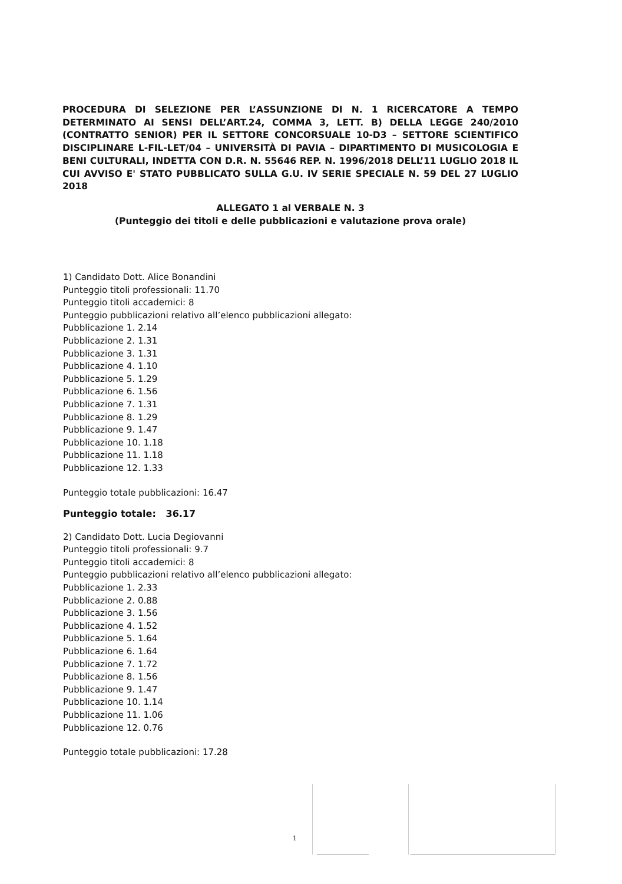PROCEDURA DI SELEZIONE PER L’ASSUNZIONE DI N. 1 RICERCATORE A TEMPO DETERMINATO AI SENSI DELL’ART.24, COMMA 3, LETT. B) DELLA LEGGE 240/2010 (CONTRATTO SENIOR) PER IL SETTORE CONCORSUALE 10-D3 – SETTORE SCIENTIFICO DISCIPLINARE L-FIL-LET/04 – UNIVERSITÀ DI PAVIA – DIPARTIMENTO DI MUSICOLOGIA E BENI CULTURALI, INDETTA CON D.R. N. 55646 REP. N. 1996/2018 DELL’11 LUGLIO 2018 IL CUI AVVISO E' STATO PUBBLICATO SULLA G.U. IV SERIE SPECIALE N. 59 DEL 27 LUGLIO 2018
ALLEGATO 1 al VERBALE N. 3
(Punteggio dei titoli e delle pubblicazioni e valutazione prova orale)
1) Candidato Dott. Alice Bonandini
Punteggio titoli professionali: 11.70
Punteggio titoli accademici: 8
Punteggio pubblicazioni relativo all’elenco pubblicazioni allegato:
Pubblicazione 1. 2.14
Pubblicazione 2. 1.31
Pubblicazione 3. 1.31
Pubblicazione 4. 1.10
Pubblicazione 5. 1.29
Pubblicazione 6. 1.56
Pubblicazione 7. 1.31
Pubblicazione 8. 1.29
Pubblicazione 9. 1.47
Pubblicazione 10. 1.18
Pubblicazione 11. 1.18
Pubblicazione 12. 1.33
Punteggio totale pubblicazioni: 16.47
Punteggio totale: 36.17
2) Candidato Dott. Lucia Degiovanni
Punteggio titoli professionali: 9.7
Punteggio titoli accademici: 8
Punteggio pubblicazioni relativo all’elenco pubblicazioni allegato:
Pubblicazione 1. 2.33
Pubblicazione 2. 0.88
Pubblicazione 3. 1.56
Pubblicazione 4. 1.52
Pubblicazione 5. 1.64
Pubblicazione 6. 1.64
Pubblicazione 7. 1.72
Pubblicazione 8. 1.56
Pubblicazione 9. 1.47
Pubblicazione 10. 1.14
Pubblicazione 11. 1.06
Pubblicazione 12. 0.76
Punteggio totale pubblicazioni: 17.28
1